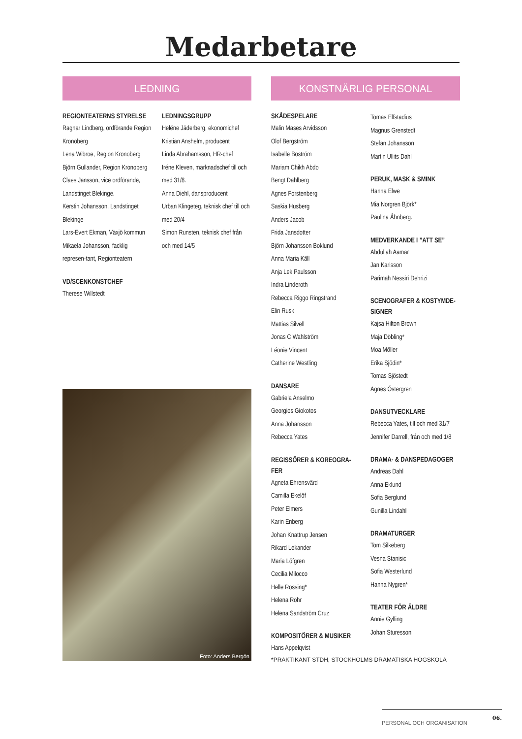Medarbetare
LEDNING
REGIONTEATERNS STYRELSE
Ragnar Lindberg, ordförande Region Kronoberg
Lena Wibroe, Region Kronoberg
Björn Gullander, Region Kronoberg
Claes Jansson, vice ordförande, Landstinget Blekinge.
Kerstin Johansson, Landstinget Blekinge
Lars-Evert Ekman, Växjö kommun
Mikaela Johansson, facklig represen-tant, Regionteatern
VD/SCENKONSTCHEF
Therese Willstedt
LEDNINGSGRUPP
Heléne Jäderberg, ekonomichef
Kristian Anshelm, producent
Linda Abrahamsson, HR-chef
Iréne Kleven, marknadschef till och med 31/8.
Anna Diehl, dansproducent
Urban Klingeteg, teknisk chef till och med 20/4
Simon Runsten, teknisk chef från och med 14/5
Foto: Anders Bergön
KONSTNÄRLIG PERSONAL
SKÅDESPELARE
Malin Mases Arvidsson
Olof Bergström
Isabelle Boström
Mariam Chikh Abdo
Bengt Dahlberg
Agnes Forstenberg
Saskia Husberg
Anders Jacob
Frida Jansdotter
Björn Johansson Boklund
Anna Maria Käll
Anja Lek Paulsson
Indra Linderoth
Rebecca Riggo Ringstrand
Elin Rusk
Mattias Silvell
Jonas C Wahlström
Léonie Vincent
Catherine Westling
DANSARE
Gabriela Anselmo
Georgios Giokotos
Anna Johansson
Rebecca Yates
REGISSÖRER & KOREOGRA-FER
Agneta Ehrensvärd
Camilla Ekelöf
Peter Elmers
Karin Enberg
Johan Knattrup Jensen
Rikard Lekander
Maria Löfgren
Cecilia Milocco
Helle Rossing*
Helena Röhr
Helena Sandström Cruz
KOMPOSITÖRER & MUSIKER
Hans Appelqvist
Tomas Elfstadius
Magnus Grenstedt
Stefan Johansson
Martin Ullits Dahl
PERUK, MASK & SMINK
Hanna Elwe
Mia Norgren Björk*
Paulina Åhnberg.
MEDVERKANDE I ”ATT SE”
Abdullah Aamar
Jan Karlsson
Parimah Nessiri Dehrizi
SCENOGRAFER & KOSTYMDE-SIGNER
Kajsa Hilton Brown
Maja Döbling*
Moa Möller
Erika Sjödin*
Tomas Sjöstedt
Agnes Östergren
DANSUTVECKLARE
Rebecca Yates, till och med 31/7 Jennifer Darrell, från och med 1/8
DRAMA- & DANSPEDAGOGER
Andreas Dahl
Anna Eklund
Sofia Berglund
Gunilla Lindahl
DRAMATURGER
Tom Silkeberg
Vesna Stanisic
Sofia Westerlund
Hanna Nygren*
TEATER FÖR ÄLDRE
Annie Gylling
Johan Sturesson
*PRAKTIKANT STDH, STOCKHOLMS DRAMATISKA HÖGSKOLA
PERSONAL OCH ORGANISATION 06.